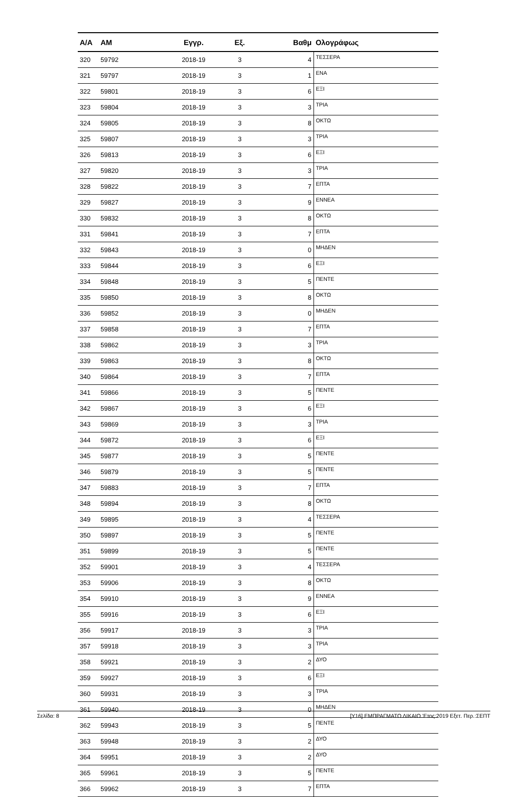| Α/Α | ΑΜ | Εγγρ. | Εξ. | Βαθμ | Ολογράφως |
| --- | --- | --- | --- | --- | --- |
| 320 | 59792 | 2018-19 | 3 | 4 | ΤΕΣΣΕΡΑ |
| 321 | 59797 | 2018-19 | 3 | 1 | ΕΝΑ |
| 322 | 59801 | 2018-19 | 3 | 6 | ΕΞΙ |
| 323 | 59804 | 2018-19 | 3 | 3 | ΤΡΙΑ |
| 324 | 59805 | 2018-19 | 3 | 8 | ΟΚΤΩ |
| 325 | 59807 | 2018-19 | 3 | 3 | ΤΡΙΑ |
| 326 | 59813 | 2018-19 | 3 | 6 | ΕΞΙ |
| 327 | 59820 | 2018-19 | 3 | 3 | ΤΡΙΑ |
| 328 | 59822 | 2018-19 | 3 | 7 | ΕΠΤΑ |
| 329 | 59827 | 2018-19 | 3 | 9 | ΕΝΝΕΑ |
| 330 | 59832 | 2018-19 | 3 | 8 | ΟΚΤΩ |
| 331 | 59841 | 2018-19 | 3 | 7 | ΕΠΤΑ |
| 332 | 59843 | 2018-19 | 3 | 0 | ΜΗΔΕΝ |
| 333 | 59844 | 2018-19 | 3 | 6 | ΕΞΙ |
| 334 | 59848 | 2018-19 | 3 | 5 | ΠΕΝΤΕ |
| 335 | 59850 | 2018-19 | 3 | 8 | ΟΚΤΩ |
| 336 | 59852 | 2018-19 | 3 | 0 | ΜΗΔΕΝ |
| 337 | 59858 | 2018-19 | 3 | 7 | ΕΠΤΑ |
| 338 | 59862 | 2018-19 | 3 | 3 | ΤΡΙΑ |
| 339 | 59863 | 2018-19 | 3 | 8 | ΟΚΤΩ |
| 340 | 59864 | 2018-19 | 3 | 7 | ΕΠΤΑ |
| 341 | 59866 | 2018-19 | 3 | 5 | ΠΕΝΤΕ |
| 342 | 59867 | 2018-19 | 3 | 6 | ΕΞΙ |
| 343 | 59869 | 2018-19 | 3 | 3 | ΤΡΙΑ |
| 344 | 59872 | 2018-19 | 3 | 6 | ΕΞΙ |
| 345 | 59877 | 2018-19 | 3 | 5 | ΠΕΝΤΕ |
| 346 | 59879 | 2018-19 | 3 | 5 | ΠΕΝΤΕ |
| 347 | 59883 | 2018-19 | 3 | 7 | ΕΠΤΑ |
| 348 | 59894 | 2018-19 | 3 | 8 | ΟΚΤΩ |
| 349 | 59895 | 2018-19 | 3 | 4 | ΤΕΣΣΕΡΑ |
| 350 | 59897 | 2018-19 | 3 | 5 | ΠΕΝΤΕ |
| 351 | 59899 | 2018-19 | 3 | 5 | ΠΕΝΤΕ |
| 352 | 59901 | 2018-19 | 3 | 4 | ΤΕΣΣΕΡΑ |
| 353 | 59906 | 2018-19 | 3 | 8 | ΟΚΤΩ |
| 354 | 59910 | 2018-19 | 3 | 9 | ΕΝΝΕΑ |
| 355 | 59916 | 2018-19 | 3 | 6 | ΕΞΙ |
| 356 | 59917 | 2018-19 | 3 | 3 | ΤΡΙΑ |
| 357 | 59918 | 2018-19 | 3 | 3 | ΤΡΙΑ |
| 358 | 59921 | 2018-19 | 3 | 2 | ΔΥΟ |
| 359 | 59927 | 2018-19 | 3 | 6 | ΕΞΙ |
| 360 | 59931 | 2018-19 | 3 | 3 | ΤΡΙΑ |
| 361 | 59940 | 2018-19 | 3 | 0 | ΜΗΔΕΝ |
| 362 | 59943 | 2018-19 | 3 | 5 | ΠΕΝΤΕ |
| 363 | 59948 | 2018-19 | 3 | 2 | ΔΥΟ |
| 364 | 59951 | 2018-19 | 3 | 2 | ΔΥΟ |
| 365 | 59961 | 2018-19 | 3 | 5 | ΠΕΝΤΕ |
| 366 | 59962 | 2018-19 | 3 | 7 | ΕΠΤΑ |
Σελίδα: 8 [Υ16] ΕΜΠΡΑΓΜΑΤΟ ΔΙΚΑΙΟ 'Ετος:2019 Εξετ. Περ.:ΣΕΠΤ